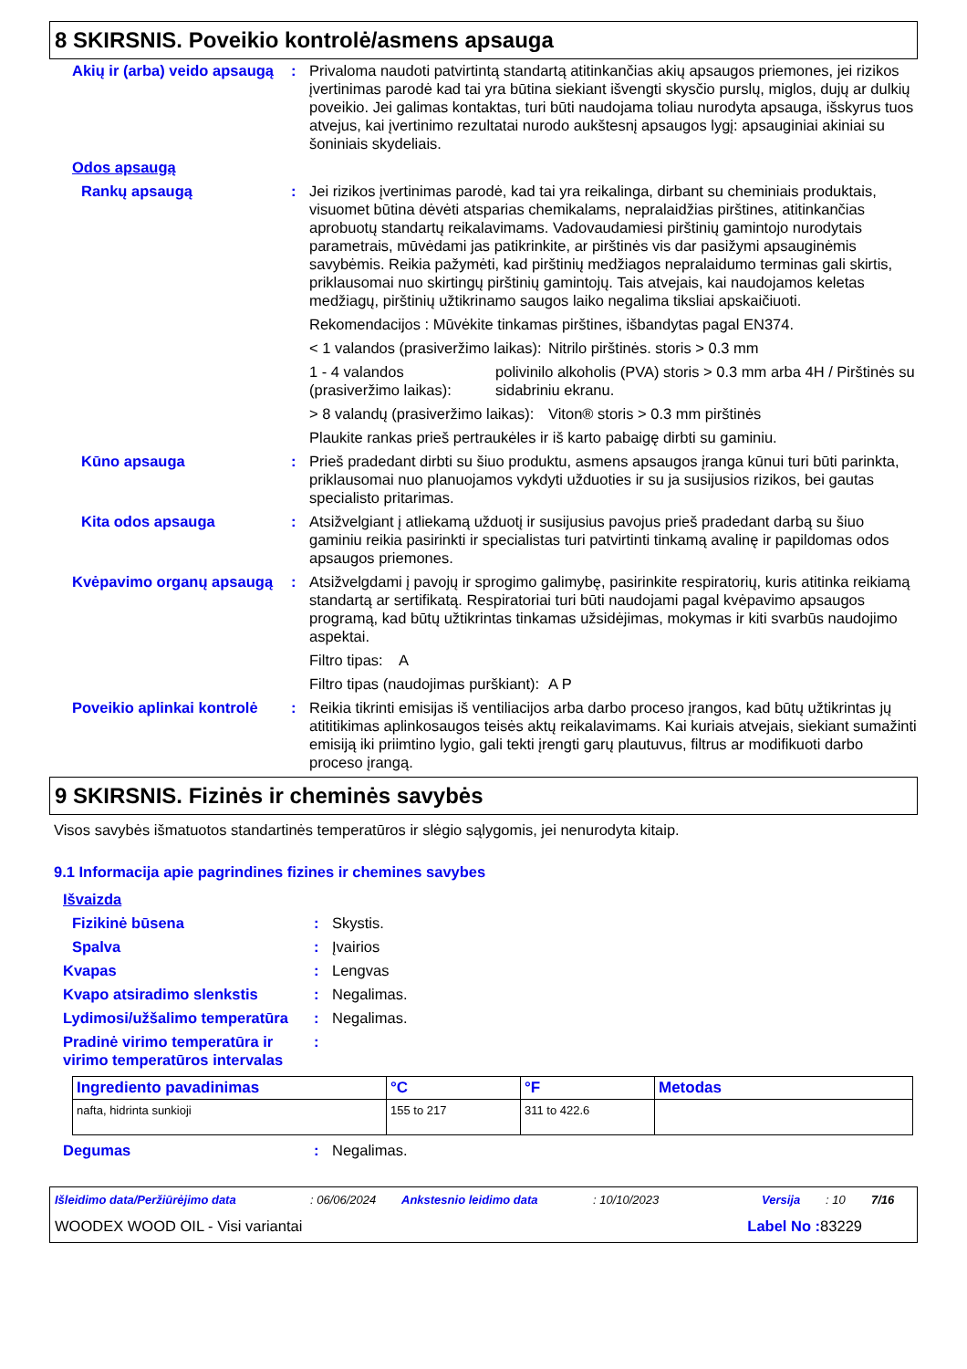8 SKIRSNIS. Poveikio kontrolė/asmens apsauga
Akių ir (arba) veido apsaugą
: Privaloma naudoti patvirtintą standartą atitinkančias akių apsaugos priemones, jei rizikos įvertinimas parodė kad tai yra būtina siekiant išvengti skysčio purslų, miglos, dujų ar dulkių poveikio. Jei galimas kontaktas, turi būti naudojama toliau nurodyta apsauga, išskyrus tuos atvejus, kai įvertinimo rezultatai nurodo aukštesnį apsaugos lygį: apsauginiai akiniai su šoniniais skydeliais.
Odos apsaugą
Rankų apsaugą : Jei rizikos įvertinimas parodė, kad tai yra reikalinga, dirbant su cheminiais produktais, visuomet būtina dėvėti atsparias chemikalams, nepralaidžias pirštines, atitinkančias aprobuotų standartų reikalavimams. Vadovaudamiesi pirštinių gamintojo nurodytais parametrais, mūvėdami jas patikrinkite, ar pirštinės vis dar pasižymi apsauginėmis savybėmis. Reikia pažymėti, kad pirštinių medžiagos nepralaidumo terminas gali skirtis, priklausomai nuo skirtingų pirštinių gamintojų. Tais atvejais, kai naudojamos keletas medžiagų, pirštinių užtikrinamo saugos laiko negalima tiksliai apskaičiuoti.
Rekomendacijos : Mūvėkite tinkamas pirštines, išbandytas pagal EN374.
< 1 valandos (prasiveržimo laikas):
Nitrilo pirštinės. storis > 0.3 mm
1 - 4 valandos (prasiveržimo laikas):
polivinilo alkoholis (PVA) storis > 0.3 mm arba 4H / Pirštinės su sidabriniu ekranu.
> 8 valandų (prasiveržimo laikas):
Viton® storis > 0.3 mm pirštinės
Plaukite rankas prieš pertraukėles ir iš karto pabaigę dirbti su gaminiu.
Kūno apsauga : Prieš pradedant dirbti su šiuo produktu, asmens apsaugos įranga kūnui turi būti parinkta, priklausomai nuo planuojamos vykdyti užduoties ir su ja susijusios rizikos, bei gautas specialisto pritarimas.
Kita odos apsauga : Atsižvelgiant į atliekamą užduotį ir susijusius pavojus prieš pradedant darbą su šiuo gaminiu reikia pasirinkti ir specialistas turi patvirtinti tinkamą avalinę ir papildomas odos apsaugos priemones.
Kvėpavimo organų apsaugą : Atsižvelgdami į pavojų ir sprogimo galimybę, pasirinkite respiratorių, kuris atitinka reikiamą standartą ar sertifikatą. Respiratoriai turi būti naudojami pagal kvėpavimo apsaugos programą, kad būtų užtikrintas tinkamas užsidėjimas, mokymas ir kiti svarbūs naudojimo aspektai.
Filtro tipas: A
Filtro tipas (naudojimas purškiant):
A P
Poveikio aplinkai kontrolė
: Reikia tikrinti emisijas iš ventiliacijos arba darbo proceso įrangos, kad būtų užtikrintas jų atititikimas aplinkosaugos teisės aktų reikalavimams. Kai kuriais atvejais, siekiant sumažinti emisiją iki priimtino lygio, gali tekti įrengti garų plautuvus, filtrus ar modifikuoti darbo proceso įrangą.
9 SKIRSNIS. Fizinės ir cheminės savybės
Visos savybės išmatuotos standartinės temperatūros ir slėgio sąlygomis, jei nenurodyta kitaip.
9.1 Informacija apie pagrindines fizines ir chemines savybes
Išvaizda
Fizikinė būsena : Skystis.
Spalva : Įvairios
Kvapas : Lengvas
Kvapo atsiradimo slenkstis : Negalimas.
Lydimosi/užšalimo temperatūra
: Negalimas.
Pradinė virimo temperatūra ir virimo temperatūros intervalas
:
| Ingrediento pavadinimas | °C | °F | Metodas |
| --- | --- | --- | --- |
| nafta, hidrinta sunkioji | 155 to 217 | 311 to 422.6 | |
Degumas : Negalimas.
Išleidimo data/Peržiūrėjimo data: 06/06/2024 Ankstesnio leidimo data: 10/10/2023 Versija: 10 7/16
WOODEX WOOD OIL - Visi variantai Label No : 83229